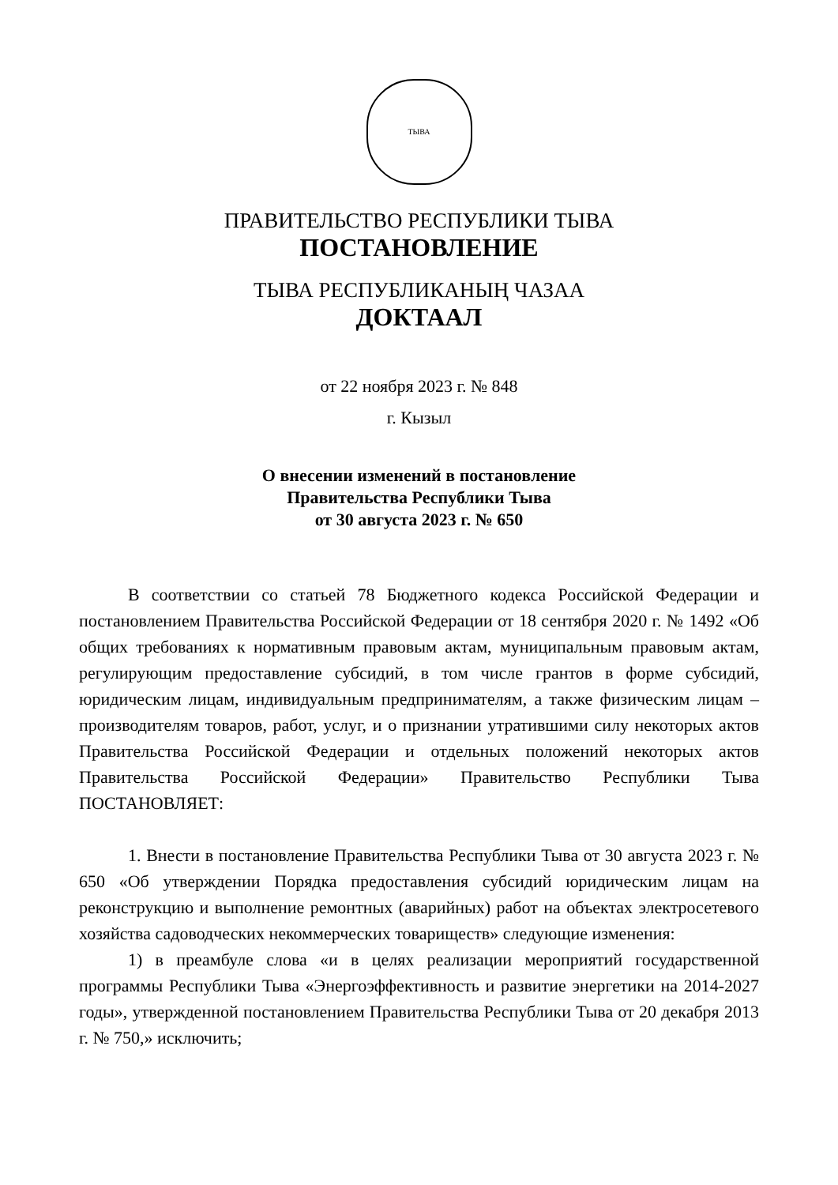ТЫВА
ПРАВИТЕЛЬСТВО РЕСПУБЛИКИ ТЫВА
ПОСТАНОВЛЕНИЕ
ТЫВА РЕСПУБЛИКАНЫҢ ЧАЗАА
ДОКТААЛ
от 22 ноября 2023 г. № 848
г. Кызыл
О внесении изменений в постановление
Правительства Республики Тыва
от 30 августа 2023 г. № 650
В соответствии со статьей 78 Бюджетного кодекса Российской Федерации и постановлением Правительства Российской Федерации от 18 сентября 2020 г. № 1492 «Об общих требованиях к нормативным правовым актам, муниципальным правовым актам, регулирующим предоставление субсидий, в том числе грантов в форме субсидий, юридическим лицам, индивидуальным предпринимателям, а также физическим лицам – производителям товаров, работ, услуг, и о признании утратившими силу некоторых актов Правительства Российской Федерации и отдельных положений некоторых актов Правительства Российской Федерации» Правительство Республики Тыва ПОСТАНОВЛЯЕТ:
1. Внести в постановление Правительства Республики Тыва от 30 августа 2023 г. № 650 «Об утверждении Порядка предоставления субсидий юридическим лицам на реконструкцию и выполнение ремонтных (аварийных) работ на объектах электросетевого хозяйства садоводческих некоммерческих товариществ» следующие изменения:
1) в преамбуле слова «и в целях реализации мероприятий государственной программы Республики Тыва «Энергоэффективность и развитие энергетики на 2014-2027 годы», утвержденной постановлением Правительства Республики Тыва от 20 декабря 2013 г. № 750,» исключить;